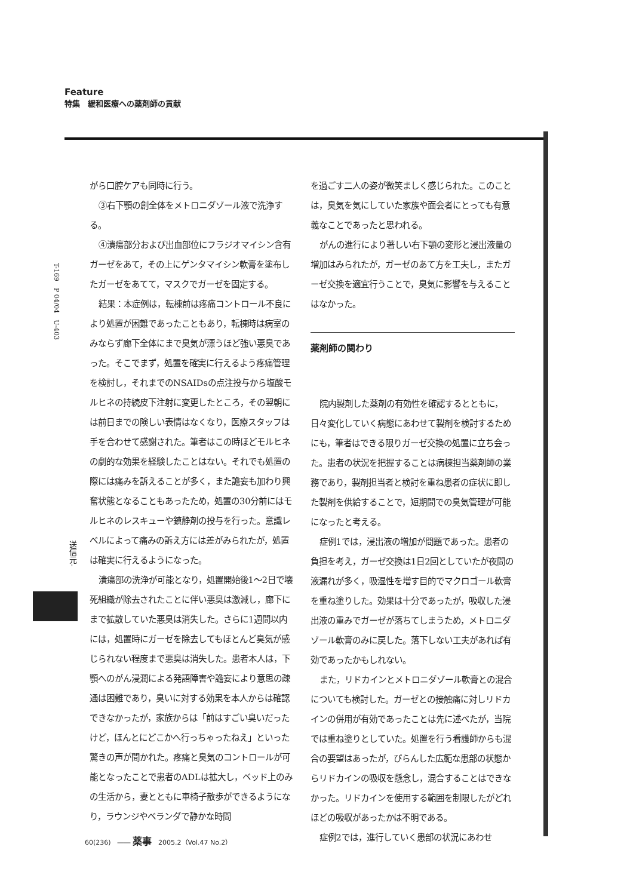Feature
特集　緩和医療への薬剤師の貢献
T-169　P 04/04　U-403
送信元-
がら口腔ケアも同時に行う。
③右下顎の創全体をメトロニダゾール液で洗浄する。
④潰瘍部分および出血部位にフラジオマイシン含有ガーゼをあて，その上にゲンタマイシン軟膏を塗布したガーゼをあてて，マスクでガーゼを固定する。
結果：本症例は，転棟前は疼痛コントロール不良により処置が困難であったこともあり，転棟時は病室のみならず廊下全体にまで臭気が漂うほど強い悪臭であった。そこでまず，処置を確実に行えるよう疼痛管理を検討し，それまでのNSAIDsの点注投与から塩酸モルヒネの持続皮下注射に変更したところ，その翌朝には前日までの険しい表情はなくなり，医療スタッフは手を合わせて感謝された。筆者はこの時ほどモルヒネの劇的な効果を経験したことはない。それでも処置の際には痛みを訴えることが多く，また譫妄も加わり興奮状態となることもあったため，処置の30分前にはモルヒネのレスキューや鎮静剤の投与を行った。意識レベルによって痛みの訴え方には差がみられたが，処置は確実に行えるようになった。
潰瘍部の洗浄が可能となり，処置開始後1～2日で壊死組織が除去されたことに伴い悪臭は激減し，廊下にまで拡散していた悪臭は消失した。さらに1週間以内には，処置時にガーゼを除去してもほとんど臭気が感じられない程度まで悪臭は消失した。患者本人は，下顎へのがん浸潤による発語障害や譫妄により意思の疎通は困難であり，臭いに対する効果を本人からは確認できなかったが，家族からは「前はすごい臭いだったけど，ほんとにどこかへ行っちゃったねえ」といった驚きの声が聞かれた。疼痛と臭気のコントロールが可能となったことで患者のADLは拡大し，ベッド上のみの生活から，妻とともに車椅子散歩ができるようになり，ラウンジやベランダで静かな時間
を過ごす二人の姿が微笑ましく感じられた。このことは，臭気を気にしていた家族や面会者にとっても有意義なことであったと思われる。
がんの進行により著しい右下顎の変形と浸出液量の増加はみられたが，ガーゼのあて方を工夫し，またガーゼ交換を適宜行うことで，臭気に影響を与えることはなかった。
薬剤師の関わり
院内製剤した薬剤の有効性を確認するとともに，日々変化していく病態にあわせて製剤を検討するためにも，筆者はできる限りガーゼ交換の処置に立ち会った。患者の状況を把握することは病棟担当薬剤師の業務であり，製剤担当者と検討を重ね患者の症状に即した製剤を供給することで，短期間での臭気管理が可能になったと考える。
症例1では，浸出液の増加が問題であった。患者の負担を考え，ガーゼ交換は1日2回としていたが夜間の液漏れが多く，吸湿性を増す目的でマクロゴール軟膏を重ね塗りした。効果は十分であったが，吸収した浸出液の重みでガーゼが落ちてしまうため，メトロニダゾール軟膏のみに戻した。落下しない工夫があれば有効であったかもしれない。
また，リドカインとメトロニダゾール軟膏との混合についても検討した。ガーゼとの接触痛に対しリドカインの併用が有効であったことは先に述べたが，当院では重ね塗りとしていた。処置を行う看護師からも混合の要望はあったが，びらんした広範な患部の状態からリドカインの吸収を懸念し，混合することはできなかった。リドカインを使用する範囲を制限したがどれほどの吸収があったかは不明である。
症例2では，進行していく患部の状況にあわせ
60(236)　―― 薬事　2005.2（Vol.47 No.2）